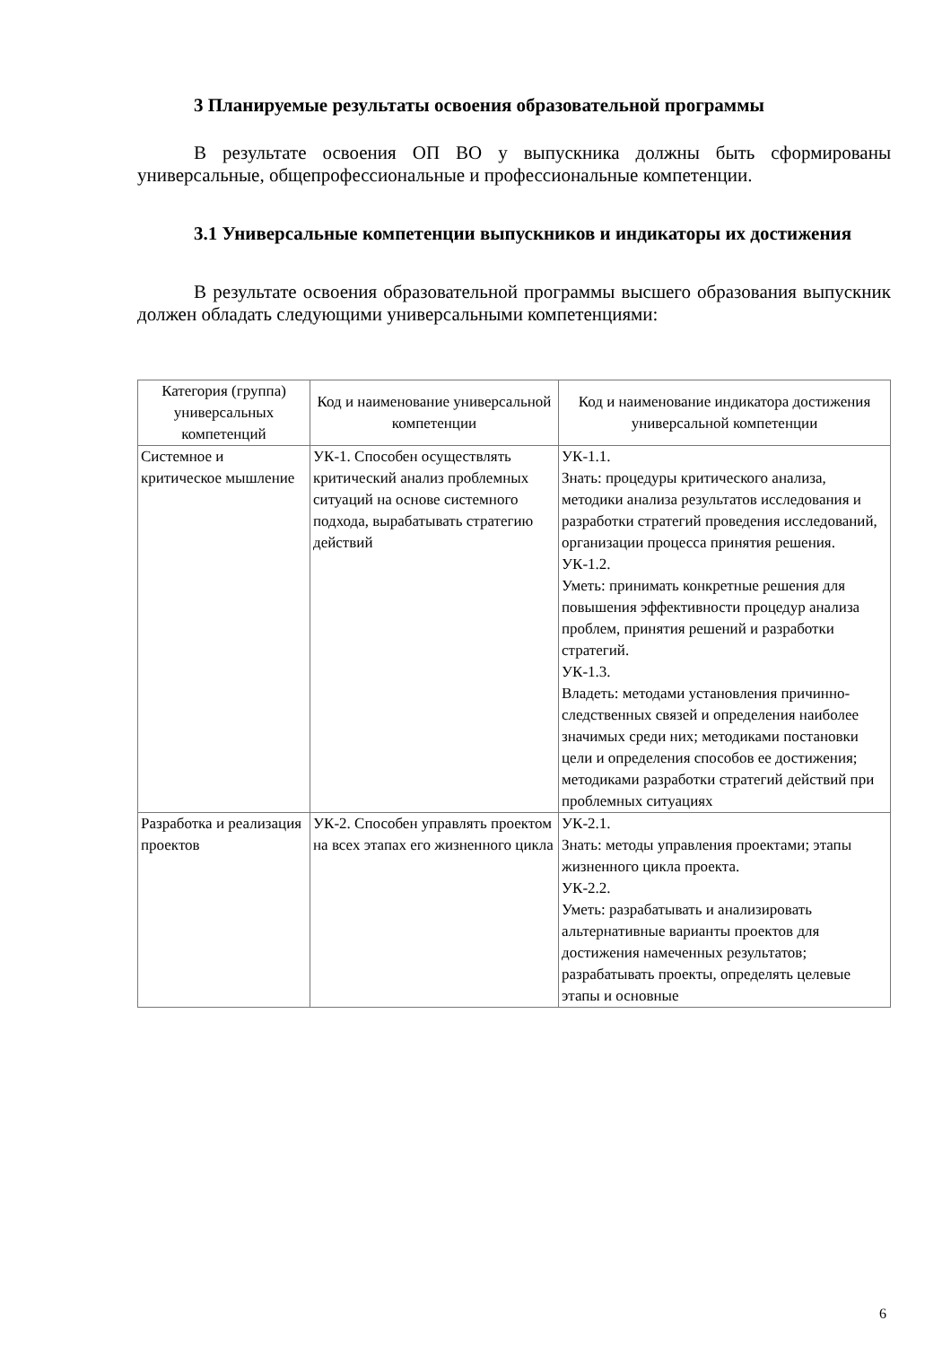3 Планируемые результаты освоения образовательной программы
В результате освоения ОП ВО у выпускника должны быть сформированы универсальные, общепрофессиональные и профессиональные компетенции.
3.1 Универсальные компетенции выпускников и индикаторы их достижения
В результате освоения образовательной программы высшего образования выпускник должен обладать следующими универсальными компетенциями:
| Категория (группа) универсальных компетенций | Код и наименование универсальной компетенции | Код и наименование индикатора достижения универсальной компетенции |
| --- | --- | --- |
| Системное и критическое мышление | УК-1. Способен осуществлять критический анализ проблемных ситуаций на основе системного подхода, вырабатывать стратегию действий | УК-1.1. Знать: процедуры критического анализа, методики анализа результатов исследования и разработки стратегий проведения исследований, организации процесса принятия решения. УК-1.2. Уметь: принимать конкретные решения для повышения эффективности процедур анализа проблем, принятия решений и разработки стратегий. УК-1.3. Владеть: методами установления причинно-следственных связей и определения наиболее значимых среди них; методиками постановки цели и определения способов ее достижения; методиками разработки стратегий действий при проблемных ситуациях |
| Разработка и реализация проектов | УК-2. Способен управлять проектом на всех этапах его жизненного цикла | УК-2.1. Знать: методы управления проектами; этапы жизненного цикла проекта. УК-2.2. Уметь: разрабатывать и анализировать альтернативные варианты проектов для достижения намеченных результатов; разрабатывать проекты, определять целевые этапы и основные |
6